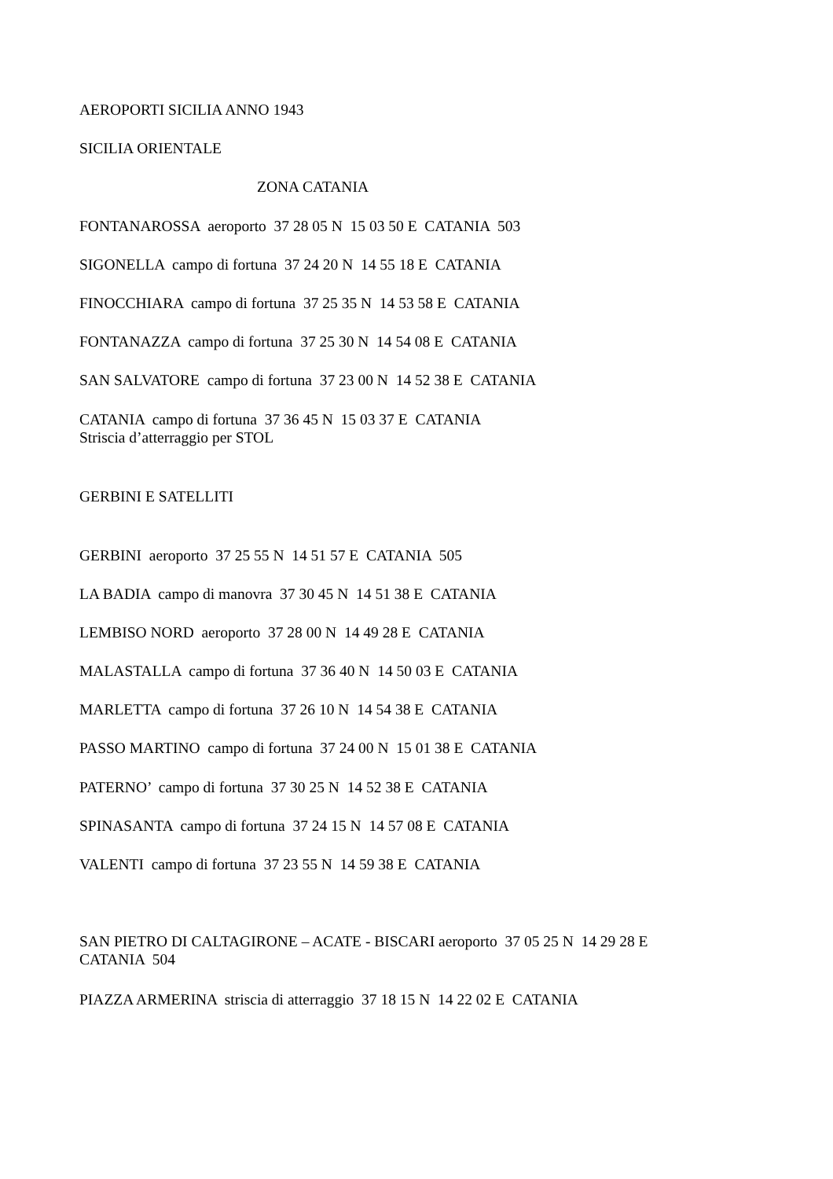AEROPORTI SICILIA ANNO 1943
SICILIA ORIENTALE
ZONA CATANIA
FONTANAROSSA aeroporto 37 28 05 N 15 03 50 E CATANIA 503
SIGONELLA campo di fortuna 37 24 20 N 14 55 18 E CATANIA
FINOCCHIARA campo di fortuna 37 25 35 N 14 53 58 E CATANIA
FONTANAZZA campo di fortuna 37 25 30 N 14 54 08 E CATANIA
SAN SALVATORE campo di fortuna 37 23 00 N 14 52 38 E CATANIA
CATANIA campo di fortuna 37 36 45 N 15 03 37 E CATANIA Striscia d’atterraggio per STOL
GERBINI E SATELLITI
GERBINI aeroporto 37 25 55 N 14 51 57 E CATANIA 505
LA BADIA campo di manovra 37 30 45 N 14 51 38 E CATANIA
LEMBISO NORD aeroporto 37 28 00 N 14 49 28 E CATANIA
MALASTALLA campo di fortuna 37 36 40 N 14 50 03 E CATANIA
MARLETTA campo di fortuna 37 26 10 N 14 54 38 E CATANIA
PASSO MARTINO campo di fortuna 37 24 00 N 15 01 38 E CATANIA
PATERNO’ campo di fortuna 37 30 25 N 14 52 38 E CATANIA
SPINASANTA campo di fortuna 37 24 15 N 14 57 08 E CATANIA
VALENTI campo di fortuna 37 23 55 N 14 59 38 E CATANIA
SAN PIETRO DI CALTAGIRONE – ACATE - BISCARI aeroporto 37 05 25 N 14 29 28 E CATANIA 504
PIAZZA ARMERINA striscia di atterraggio 37 18 15 N 14 22 02 E CATANIA